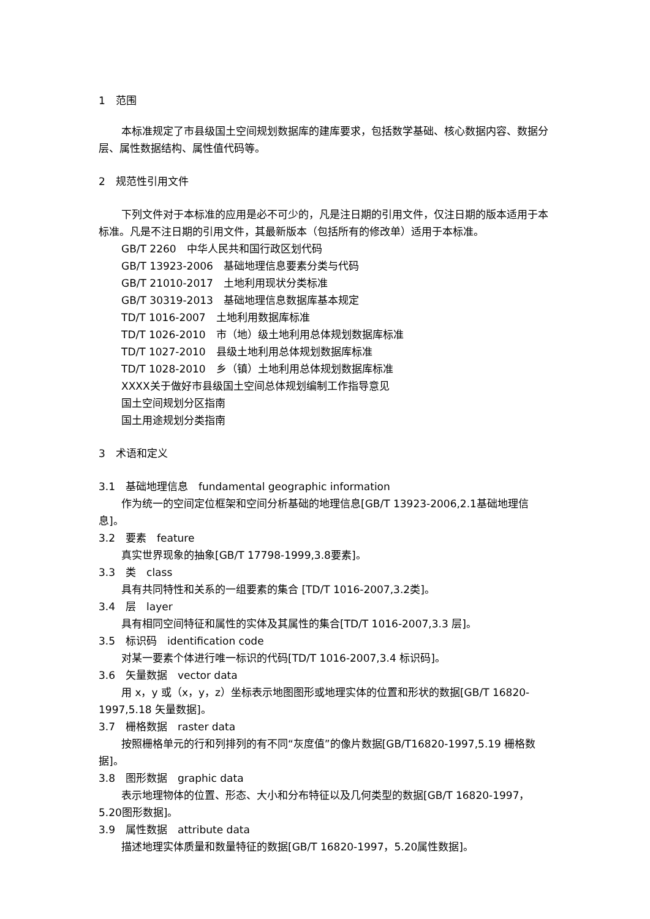1　范围
本标准规定了市县级国土空间规划数据库的建库要求，包括数学基础、核心数据内容、数据分层、属性数据结构、属性值代码等。
2　规范性引用文件
下列文件对于本标准的应用是必不可少的，凡是注日期的引用文件，仅注日期的版本适用于本标准。凡是不注日期的引用文件，其最新版本（包括所有的修改单）适用于本标准。
GB/T 2260　中华人民共和国行政区划代码
GB/T 13923-2006　基础地理信息要素分类与代码
GB/T 21010-2017　土地利用现状分类标准
GB/T 30319-2013　基础地理信息数据库基本规定
TD/T 1016-2007　土地利用数据库标准
TD/T 1026-2010　市（地）级土地利用总体规划数据库标准
TD/T 1027-2010　县级土地利用总体规划数据库标准
TD/T 1028-2010　乡（镇）土地利用总体规划数据库标准
XXXX关于做好市县级国土空间总体规划编制工作指导意见
国土空间规划分区指南
国土用途规划分类指南
3　术语和定义
3.1　基础地理信息　fundamental geographic information
作为统一的空间定位框架和空间分析基础的地理信息[GB/T 13923-2006,2.1基础地理信息]。
3.2　要素　feature
真实世界现象的抽象[GB/T 17798-1999,3.8要素]。
3.3　类　class
具有共同特性和关系的一组要素的集合 [TD/T 1016-2007,3.2类]。
3.4　层　layer
具有相同空间特征和属性的实体及其属性的集合[TD/T 1016-2007,3.3 层]。
3.5　标识码　identification code
对某一要素个体进行唯一标识的代码[TD/T 1016-2007,3.4 标识码]。
3.6　矢量数据　vector data
用 x，y 或（x，y，z）坐标表示地图图形或地理实体的位置和形状的数据[GB/T 16820-1997,5.18 矢量数据]。
3.7　栅格数据　raster data
按照栅格单元的行和列排列的有不同“灰度值”的像片数据[GB/T16820-1997,5.19 栅格数据]。
3.8　图形数据　graphic data
表示地理物体的位置、形态、大小和分布特征以及几何类型的数据[GB/T 16820-1997，5.20图形数据]。
3.9　属性数据　attribute data
描述地理实体质量和数量特征的数据[GB/T 16820-1997，5.20属性数据]。